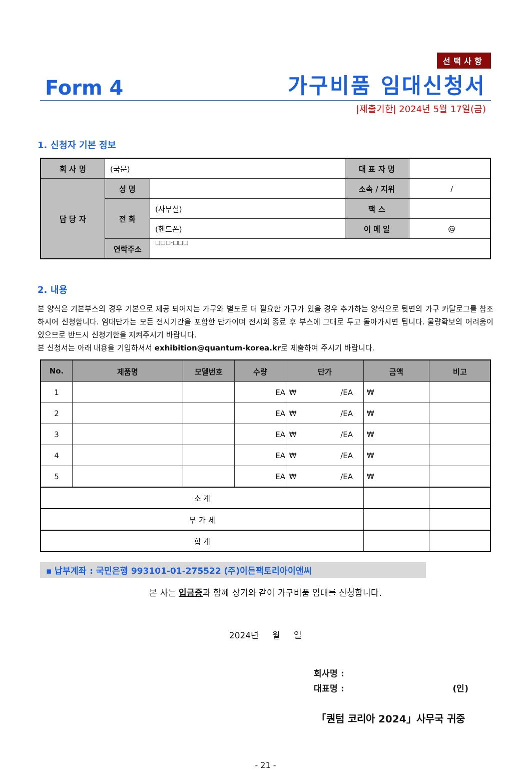선택사항
Form 4 가구비품 임대신청서
|제출기한| 2024년 5월 17일(금)
1. 신청자 기본 정보
| 회 사 명 | (국문) | | 대 표 자 명 | |
| 담 당 자 | 성 명 | | 소속 / 지위 | / |
| | 전 화 | (사무실) | 팩 스 | |
| | | (핸드폰) | 이 메 일 | @ |
| | 연락주소 | □□□-□□□ | | |
2. 내용
본 양식은 기본부스의 경우 기본으로 제공 되어지는 가구와 별도로 더 필요한 가구가 있을 경우 추가하는 양식으로 뒷면의 가구 카달로그를 참조하시어 신청합니다. 임대단가는 모든 전시기간을 포함한 단가이며 전시회 종료 후 부스에 그대로 두고 돌아가시면 됩니다. 물량확보의 어려움이 있으므로 반드시 신청기한을 지켜주시기 바랍니다.
본 신청서는 아래 내용을 기입하셔서 exhibition@quantum-korea.kr로 제출하여 주시기 바랍니다.
| No. | 제품명 | 모델번호 | 수량 | 단가 | 금액 | 비고 |
| --- | --- | --- | --- | --- | --- | --- |
| 1 | | | EA | ₩ /EA | ₩ | |
| 2 | | | EA | ₩ /EA | ₩ | |
| 3 | | | EA | ₩ /EA | ₩ | |
| 4 | | | EA | ₩ /EA | ₩ | |
| 5 | | | EA | ₩ /EA | ₩ | |
| 소 계 | | | | | | |
| 부 가 세 | | | | | | |
| 합 계 | | | | | | |
▪ 납부계좌 : 국민은행 993101-01-275522 (주)이든팩토리아이앤씨
본 사는 입금증과 함께 상기와 같이 가구비품 임대를 신청합니다.
2024년 월 일
회사명 :
대표명 : (인)
「퀀텀 코리아 2024」사무국 귀중
- 21 -